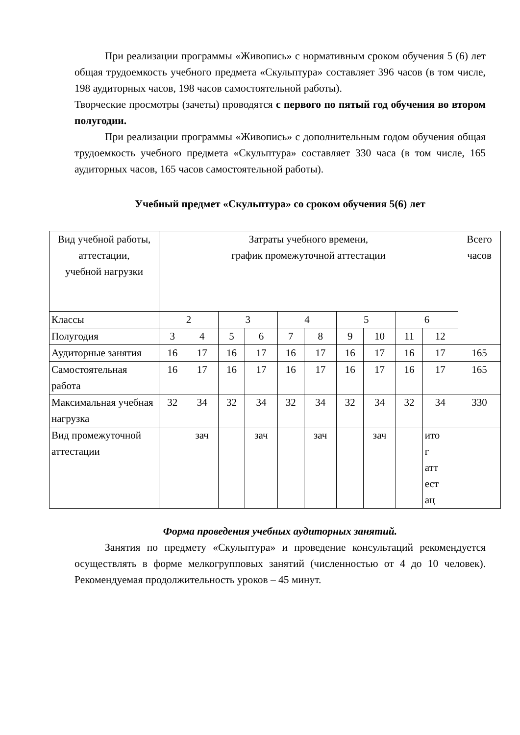При реализации программы «Живопись» с нормативным сроком обучения 5 (6) лет общая трудоемкость учебного предмета «Скульптура» составляет 396 часов (в том числе, 198 аудиторных часов, 198 часов самостоятельной работы).
Творческие просмотры (зачеты) проводятся с первого по пятый год обучения во втором полугодии.
При реализации программы «Живопись» с дополнительным годом обучения общая трудоемкость учебного предмета «Скульптура» составляет 330 часа (в том числе, 165 аудиторных часов, 165 часов самостоятельной работы).
Учебный предмет «Скульптура» со сроком обучения 5(6) лет
| Вид учебной работы, аттестации, учебной нагрузки | Затраты учебного времени, график промежуточной аттестации | | | | | | | | | | Всего часов |
| Классы | 2 | | 3 | | 4 | | 5 | | 6 | | |
| Полугодия | 3 | 4 | 5 | 6 | 7 | 8 | 9 | 10 | 11 | 12 | |
| Аудиторные занятия | 16 | 17 | 16 | 17 | 16 | 17 | 16 | 17 | 16 | 17 | 165 |
| Самостоятельная работа | 16 | 17 | 16 | 17 | 16 | 17 | 16 | 17 | 16 | 17 | 165 |
| Максимальная учебная нагрузка | 32 | 34 | 32 | 34 | 32 | 34 | 32 | 34 | 32 | 34 | 330 |
| Вид промежуточной аттестации | | зач | | зач | | зач | | зач | | ито г атт ест ац | |
Форма проведения учебных аудиторных занятий.
Занятия по предмету «Скульптура» и проведение консультаций рекомендуется осуществлять в форме мелкогрупповых занятий (численностью от 4 до 10 человек). Рекомендуемая продолжительность уроков – 45 минут.